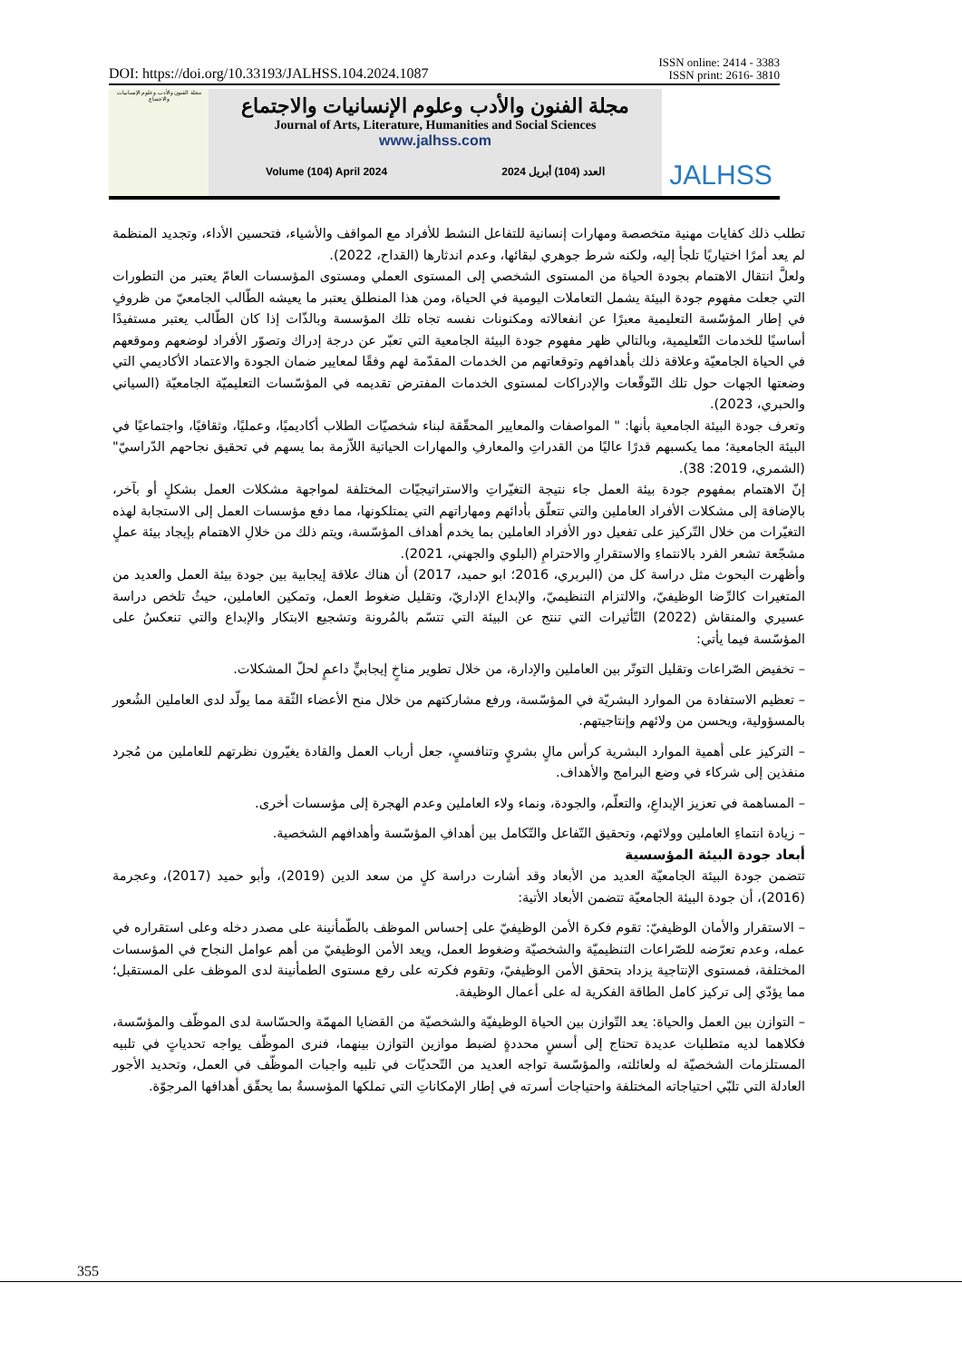DOI: https://doi.org/10.33193/JALHSS.104.2024.1087 ISSN online: 2414 - 3383
ISSN print: 2616- 3810
مجلة الفنون والأدب وعلوم الإنسانيات والاجتماع
مجلة الفنون والأدب وعلوم الإنسانيات والاجتماع
Journal of Arts, Literature, Humanities and Social Sciences
www.jalhss.com
Volume (104) April 2024 العدد (104) أبريل 2024
JALHSS
تطلب ذلك كفايات مهنية متخصصة ومهارات إنسانية للتفاعل النشط للأفراد مع المواقف والأشياء، فتحسين الأداء، وتجديد المنظمة لم يعد أمرًا اختياريًا تلجأ إليه، ولكنه شرط جوهري لبقائها، وعدم اندثارها (القداح، 2022).
ولعلَّ انتقال الاهتمام بجودة الحياة من المستوى الشخصي إلى المستوى العملي ومستوى المؤسسات العامّ يعتبر من التطورات التي جعلت مفهوم جودة البيئة يشمل التعاملات اليومية في الحياة، ومن هذا المنطلق يعتبر ما يعيشه الطّالب الجامعيّ من ظروفٍ في إطار المؤسّسة التعليمية معبرًا عن انفعالاته ومكنونات نفسه تجاه تلك المؤسسة وبالذّات إذا كان الطّالب يعتبر مستفيدًا أساسيًا للخدمات التّعليمية، وبالتالي ظهر مفهوم جودة البيئة الجامعية التي تعبّر عن درجة إدراك وتصوّر الأفراد لوضعهم وموقعهم في الحياة الجامعيّة وعلاقة ذلك بأهدافهم وتوقعاتهم من الخدمات المقدّمة لهم وفقًا لمعايير ضمان الجودة والاعتماد الأكاديمي التي وضعتها الجهات حول تلك التّوقّعات والإدراكات لمستوى الخدمات المفترض تقديمه في المؤسّسات التعليميّة الجامعيّة (السياني والحبري، 2023).
وتعرف جودة البيئة الجامعية بأنها: " المواصفات والمعايير المحقّقة لبناء شخصيّات الطلاب أكاديميًا، وعمليًا، وثقافيًا، واجتماعيًا في البيئة الجامعية؛ مما يكسبهم قدرًا عاليًا من القدراتِ والمعارفِ والمهارات الحياتية اللاّزمة بما يسهم في تحقيق نجاحهم الدّراسيّ" (الشمري، 2019: 38).
إنّ الاهتمام بمفهوم جودة بيئة العمل جاء نتيجة التغيّراتِ والاستراتيجيّات المختلفة لمواجهة مشكلات العمل بشكلٍ أو بآخر، بالإضافة إلى مشكلات الأفراد العاملين والتي تتعلّق بأدائهم ومهاراتهم التي يمتلكونها، مما دفع مؤسسات العمل إلى الاستجابة لهذه التغيّرات من خلال التّركيز على تفعيل دور الأفراد العاملين بما يخدم أهداف المؤسّسة، ويتم ذلك من خلالِ الاهتمام بإيجاد بيئة عملٍ مشجّعة تشعر الفرد بالانتماءِ والاستقرارِ والاحترامِ (البلوي والجهني، 2021).
وأظهرت البحوث مثل دراسة كل من (البربري، 2016؛ ابو حميد، 2017) أن هناك علاقة إيجابية بين جودة بيئة العمل والعديد من المتغيرات كالرِّضا الوظيفيّ، والالتزام التنظيميّ، والإبداع الإداريّ، وتقليل ضغوط العمل، وتمكين العاملين، حيثُ تلخص دراسة عسيري والمنقاش (2022) التّأثيرات التي تنتج عن البيئة التي تتسّم بالمُرونة وتشجيع الابتكار والإبداع والتي تنعكسُ على المؤسّسة فيما يأتي:
– تخفيض الصّراعات وتقليل التوتّر بين العاملين والإدارة، من خلال تطوير مناخٍ إيجابيٍّ داعمٍ لحلّ المشكلات.
– تعظيم الاستفادة من الموارد البشريّة في المؤسّسة، ورفع مشاركتهم من خلال منح الأعضاء الثّقة مما يولّد لدى العاملين الشُعور بالمسؤولية، ويحسن من ولائهم وإنتاجيتهم.
– التركيز على أهمية الموارد البشرية كرأس مالٍ بشريٍ وتنافسيٍ، جعل أرباب العمل والقادة يغيّرون نظرتهم للعاملين من مُجرد منفذين إلى شركاء في وضع البرامج والأهداف.
– المساهمة في تعزيز الإبداعِ، والتعلّم، والجودة، ونماء ولاء العاملين وعدم الهجرة إلى مؤسسات أخرى.
– زيادة انتماءِ العاملين وولائهم، وتحقيق التّفاعل والتّكامل بين أهدافِ المؤسّسة وأهدافهم الشخصية.
أبعاد جودة البيئة المؤسسية
تتضمن جودة البيئة الجامعيّة العديد من الأبعاد وقد أشارت دراسة كلٍ من سعد الدين (2019)، وأبو حميد (2017)، وعجرمة (2016)، أن جودة البيئة الجامعيّة تتضمن الأبعاد الأتية:
– الاستقرار والأمان الوظيفيّ: تقوم فكرة الأمن الوظيفيّ على إحساس الموظف بالطّمأنينة على مصدر دخله وعلى استقراره في عمله، وعدم تعرّضه للصّراعات التنظيميّة والشخصيّة وضغوط العمل، ويعد الأمن الوظيفيّ من أهم عوامل النجاح في المؤسسات المختلفة، فمستوى الإنتاجية يزداد بتحقق الأمن الوظيفيّ، وتقوم فكرته على رفع مستوى الطمأنينة لدى الموظف على المستقبل؛ مما يؤدّي إلى تركيز كامل الطاقة الفكرية له على أعمال الوظيفة.
– التوازن بين العمل والحياة: يعد التّوازن بين الحياة الوظيفيّة والشخصيّة من القضايا المهمّة والحسّاسة لدى الموظّف والمؤسّسة، فكلاهما لديه متطلبات عديدة تحتاج إلى أسسٍ محددةٍ لضبط موازين التوازن بينهما، فنرى الموظّف يواجه تحدياتٍ في تلبيه المستلزمات الشخصيّة له ولعائلته، والمؤسّسة تواجه العديد من التّحديّات في تلبيه واجبات الموظّف في العمل، وتحديد الأجور العادلة التي تلبّي احتياجاته المختلفة واحتياجات أسرته في إطار الإمكاناتِ التي تملكها المؤسسةُ بما يحقّق أهدافها المرجوّة.
355